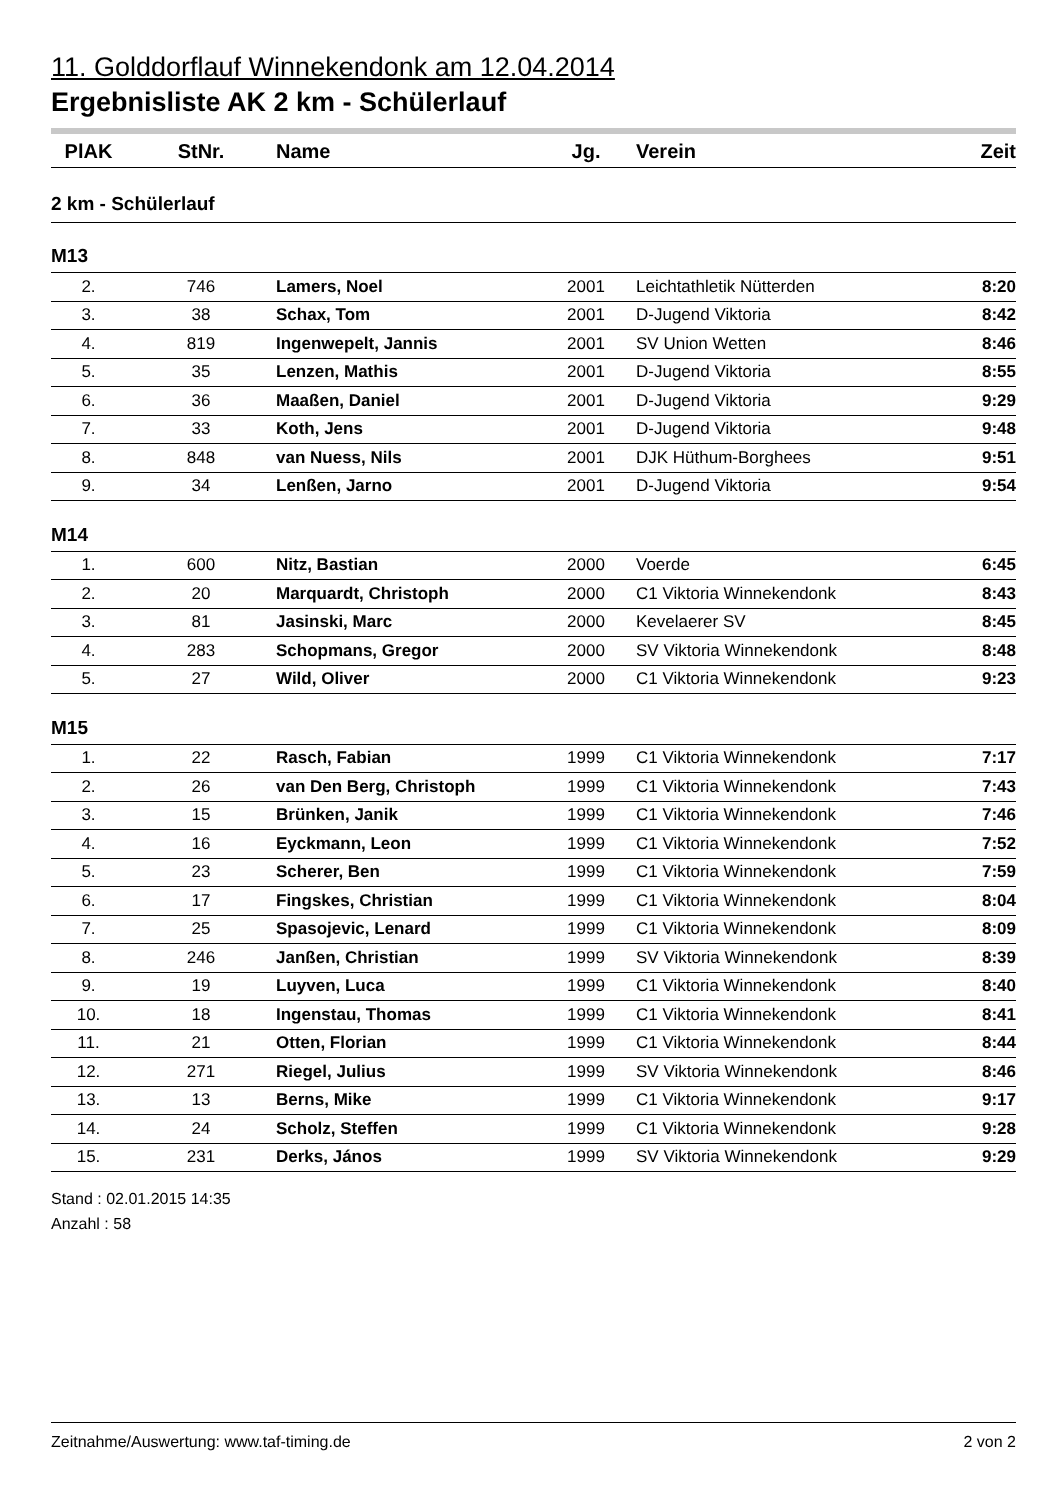11. Golddorflauf Winnekendonk am 12.04.2014
Ergebnisliste AK 2 km - Schülerlauf
| PlAK | StNr. | Name | Jg. | Verein | Zeit |
| --- | --- | --- | --- | --- | --- |
| 2 km - Schülerlauf | | | | | |
| M13 | | | | | |
| 2. | 746 | Lamers, Noel | 2001 | Leichtathletik Nütterden | 8:20 |
| 3. | 38 | Schax, Tom | 2001 | D-Jugend Viktoria | 8:42 |
| 4. | 819 | Ingenwepelt, Jannis | 2001 | SV Union Wetten | 8:46 |
| 5. | 35 | Lenzen, Mathis | 2001 | D-Jugend Viktoria | 8:55 |
| 6. | 36 | Maaßen, Daniel | 2001 | D-Jugend Viktoria | 9:29 |
| 7. | 33 | Koth, Jens | 2001 | D-Jugend Viktoria | 9:48 |
| 8. | 848 | van Nuess, Nils | 2001 | DJK Hüthum-Borghees | 9:51 |
| 9. | 34 | Lenßen, Jarno | 2001 | D-Jugend Viktoria | 9:54 |
| M14 | | | | | |
| 1. | 600 | Nitz, Bastian | 2000 | Voerde | 6:45 |
| 2. | 20 | Marquardt, Christoph | 2000 | C1 Viktoria Winnekendonk | 8:43 |
| 3. | 81 | Jasinski, Marc | 2000 | Kevelaerer SV | 8:45 |
| 4. | 283 | Schopmans, Gregor | 2000 | SV Viktoria Winnekendonk | 8:48 |
| 5. | 27 | Wild, Oliver | 2000 | C1 Viktoria Winnekendonk | 9:23 |
| M15 | | | | | |
| 1. | 22 | Rasch, Fabian | 1999 | C1 Viktoria Winnekendonk | 7:17 |
| 2. | 26 | van Den Berg, Christoph | 1999 | C1 Viktoria Winnekendonk | 7:43 |
| 3. | 15 | Brünken, Janik | 1999 | C1 Viktoria Winnekendonk | 7:46 |
| 4. | 16 | Eyckmann, Leon | 1999 | C1 Viktoria Winnekendonk | 7:52 |
| 5. | 23 | Scherer, Ben | 1999 | C1 Viktoria Winnekendonk | 7:59 |
| 6. | 17 | Fingskes, Christian | 1999 | C1 Viktoria Winnekendonk | 8:04 |
| 7. | 25 | Spasojevic, Lenard | 1999 | C1 Viktoria Winnekendonk | 8:09 |
| 8. | 246 | Janßen, Christian | 1999 | SV Viktoria Winnekendonk | 8:39 |
| 9. | 19 | Luyven, Luca | 1999 | C1 Viktoria Winnekendonk | 8:40 |
| 10. | 18 | Ingenstau, Thomas | 1999 | C1 Viktoria Winnekendonk | 8:41 |
| 11. | 21 | Otten, Florian | 1999 | C1 Viktoria Winnekendonk | 8:44 |
| 12. | 271 | Riegel, Julius | 1999 | SV Viktoria Winnekendonk | 8:46 |
| 13. | 13 | Berns, Mike | 1999 | C1 Viktoria Winnekendonk | 9:17 |
| 14. | 24 | Scholz, Steffen | 1999 | C1 Viktoria Winnekendonk | 9:28 |
| 15. | 231 | Derks, János | 1999 | SV Viktoria Winnekendonk | 9:29 |
Stand : 02.01.2015 14:35
Anzahl : 58
Zeitnahme/Auswertung: www.taf-timing.de 2 von 2